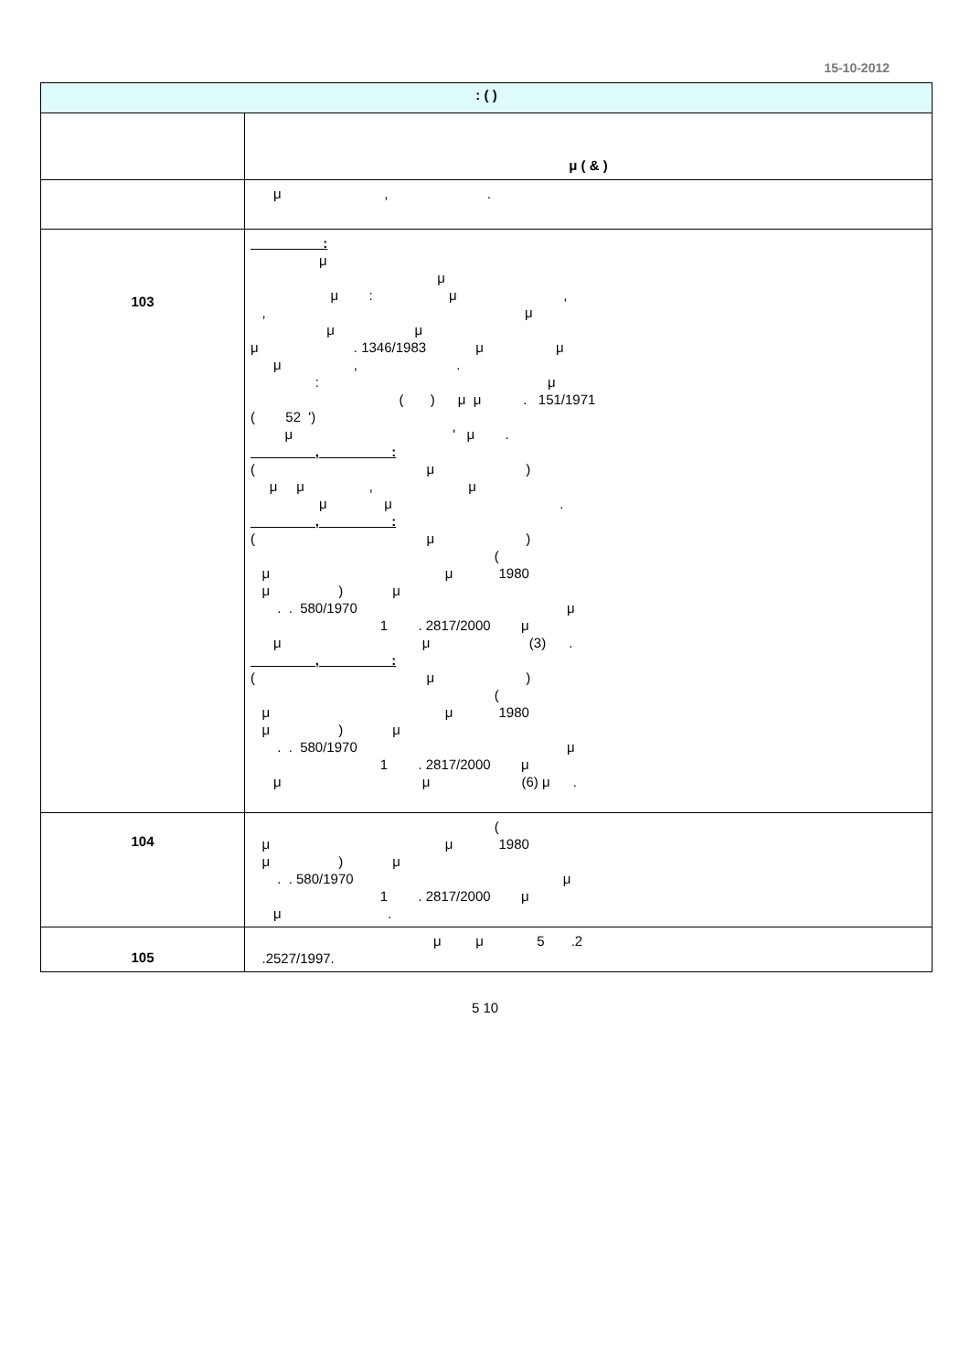15-10-2012
| : ( ) | |
| --- | --- |
| | μ ( & ) |
| | μ , . |
| 103 | : μ μ μ : μ , , μ μ μ μ . 1346/1983 μ μ μ , . : μ ( ) μ μ . 151/1971 ( 52 ') μ ' μ . , : ( μ ) μ μ , μ μ μ . , : ( μ ) ( μ μ 1980 μ ) μ . . 580/1970 μ 1 . 2817/2000 μ μ μ (3) . , : ( μ ) ( μ μ 1980 μ ) μ . . 580/1970 μ 1 . 2817/2000 μ μ μ (6) μ . |
| 104 | ( μ μ 1980 μ ) μ . . 580/1970 μ 1 . 2817/2000 μ μ . |
| 105 | μ μ 5 .2 .2527/1997. |
5 10